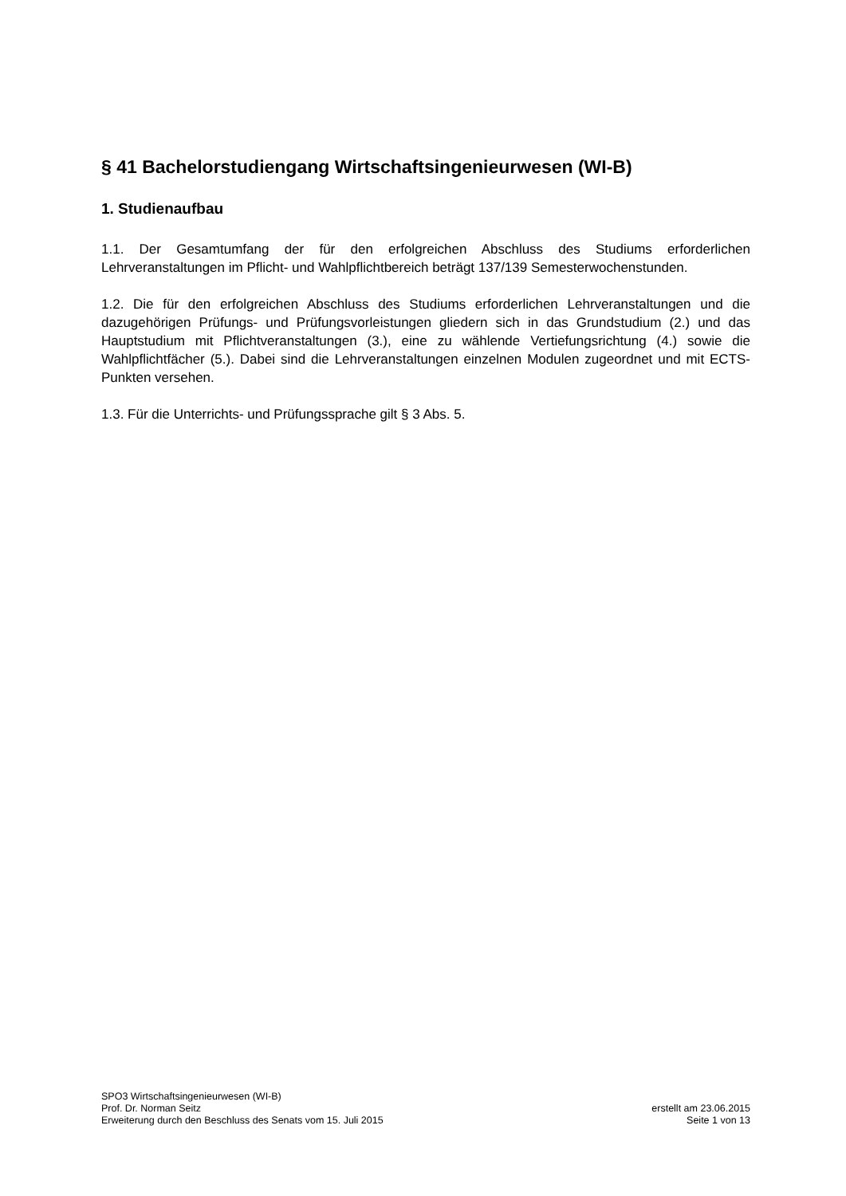§ 41 Bachelorstudiengang Wirtschaftsingenieurwesen (WI-B)
1. Studienaufbau
1.1. Der Gesamtumfang der für den erfolgreichen Abschluss des Studiums erforderlichen Lehrveranstaltungen im Pflicht- und Wahlpflichtbereich beträgt 137/139 Semesterwochenstunden.
1.2. Die für den erfolgreichen Abschluss des Studiums erforderlichen Lehrveranstaltungen und die dazugehörigen Prüfungs- und Prüfungsvorleistungen gliedern sich in das Grundstudium (2.) und das Hauptstudium mit Pflichtveranstaltungen (3.), eine zu wählende Vertiefungsrichtung (4.) sowie die Wahlpflichtfächer (5.). Dabei sind die Lehrveranstaltungen einzelnen Modulen zugeordnet und mit ECTS-Punkten versehen.
1.3. Für die Unterrichts- und Prüfungssprache gilt § 3 Abs. 5.
SPO3 Wirtschaftsingenieurwesen (WI-B)
Prof. Dr. Norman Seitz
Erweiterung durch den Beschluss des Senats vom 15. Juli 2015
erstellt am 23.06.2015
Seite 1 von 13